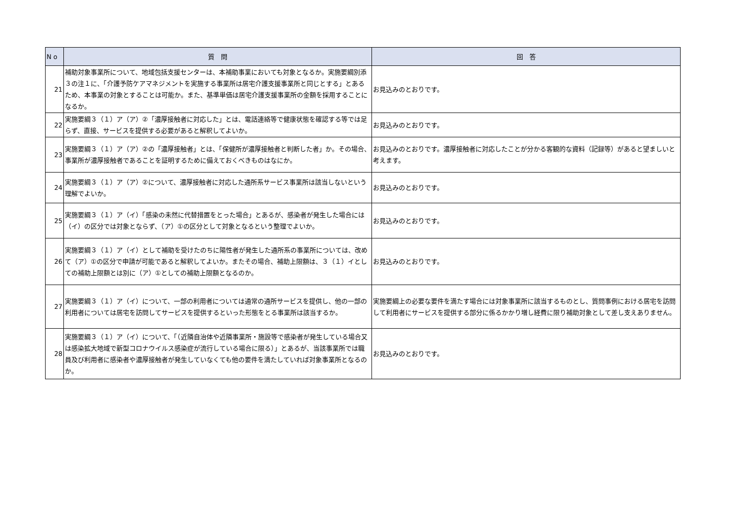| N o | 質 問 | 回 答 |
| --- | --- | --- |
| 21 | 補助対象事業所について、地域包括支援センターは、本補助事業においても対象となるか。実施要綱別添３の注１に、「介護予防ケアマネジメントを実施する事業所は居宅介護支援事業所と同じとする」とあるため、本事業の対象とすることは可能か。また、基準単価は居宅介護支援事業所の金額を採用することになるか。 | お見込みのとおりです。 |
| 22 | 実施要綱３（１）ア（ア）②「濃厚接触者に対応した」とは、電話連絡等で健康状態を確認する等では足らず、直接、サービスを提供する必要があると解釈してよいか。 | お見込みのとおりです。 |
| 23 | 実施要綱３（１）ア（ア）②の「濃厚接触者」とは、「保健所が濃厚接触者と判断した者」か。その場合、事業所が濃厚接触者であることを証明するために備えておくべきものはなにか。 | お見込みのとおりです。濃厚接触者に対応したことが分かる客観的な資料（記録等）があると望ましいと考えます。 |
| 24 | 実施要綱３（１）ア（ア）②について、濃厚接触者に対応した通所系サービス事業所は該当しないという理解でよいか。 | お見込みのとおりです。 |
| 25 | 実施要綱３（１）ア（イ）「感染の未然に代替措置をとった場合」とあるが、感染者が発生した場合には（イ）の区分では対象とならず、（ア）①の区分として対象となるという整理でよいか。 | お見込みのとおりです。 |
| 26 | 実施要綱３（１）ア（イ）として補助を受けたのちに陽性者が発生した通所系の事業所については、改めて（ア）①の区分で申請が可能であると解釈してよいか。またその場合、補助上限額は、３（１）イとしての補助上限額とは別に（ア）①としての補助上限額となるのか。 | お見込みのとおりです。 |
| 27 | 実施要綱３（１）ア（イ）について、一部の利用者については通常の通所サービスを提供し、他の一部の利用者については居宅を訪問してサービスを提供するといった形態をとる事業所は該当するか。 | 実施要綱上の必要な要件を満たす場合には対象事業所に該当するものとし、質問事例における居宅を訪問して利用者にサービスを提供する部分に係るかかり増し経費に限り補助対象として差し支えありません。 |
| 28 | 実施要綱３（１）ア（イ）について、「（近隣自治体や近隣事業所・施設等で感染者が発生している場合又は感染拡大地域で新型コロナウイルス感染症が流行している場合に限る）」とあるが、当該事業所では職員及び利用者に感染者や濃厚接触者が発生していなくても他の要件を満たしていれば対象事業所となるのか。 | お見込みのとおりです。 |